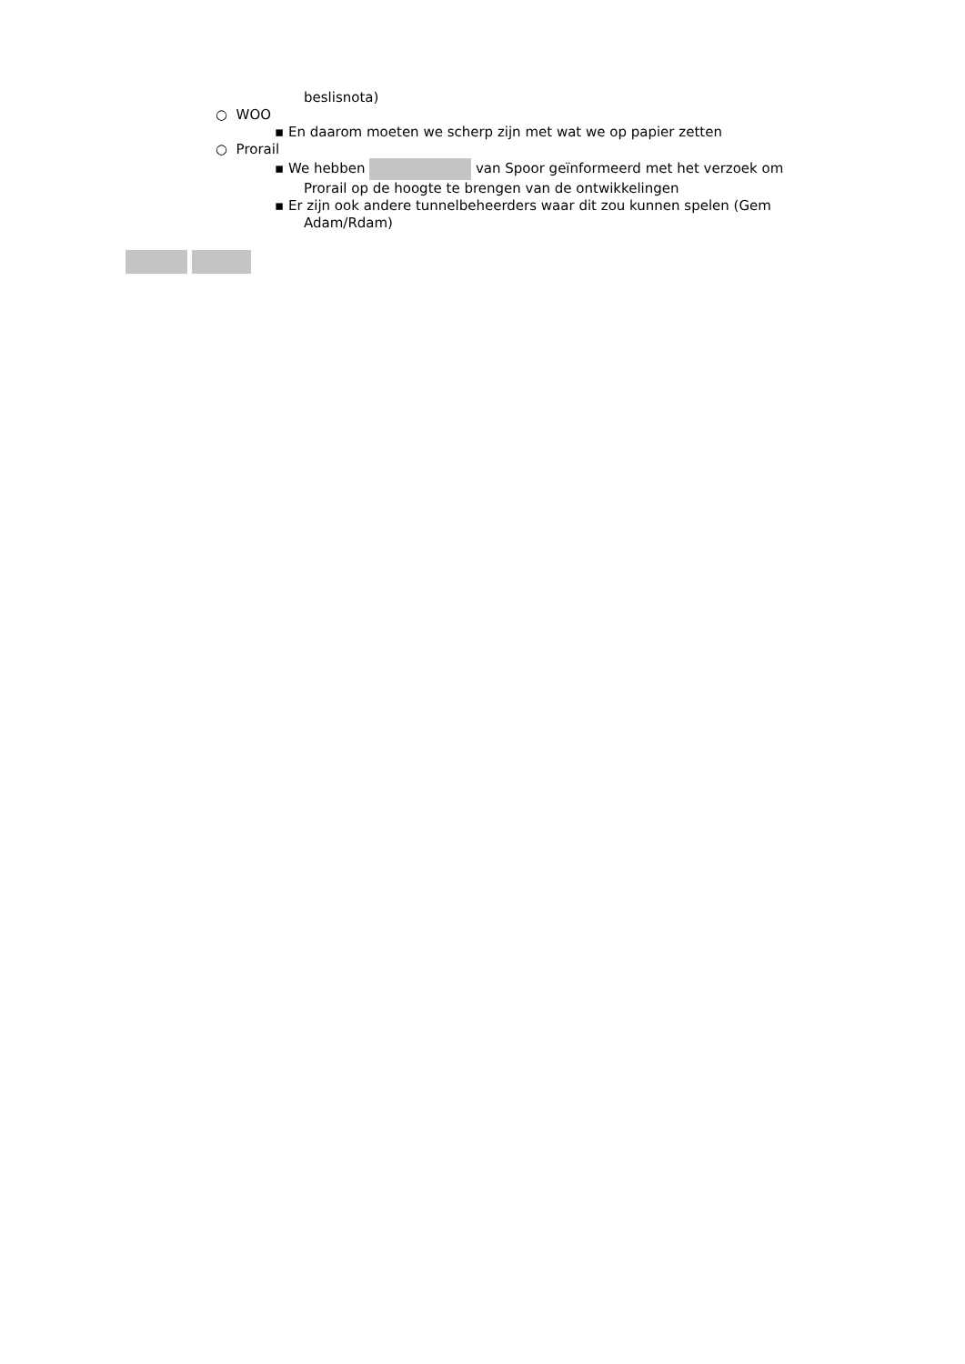beslisnota)
○ WOO
▪ En daarom moeten we scherp zijn met wat we op papier zetten
○ Prorail
▪ We hebben van Spoor geïnformeerd met het verzoek om
Prorail op de hoogte te brengen van de ontwikkelingen
▪ Er zijn ook andere tunnelbeheerders waar dit zou kunnen spelen (Gem
Adam/Rdam)